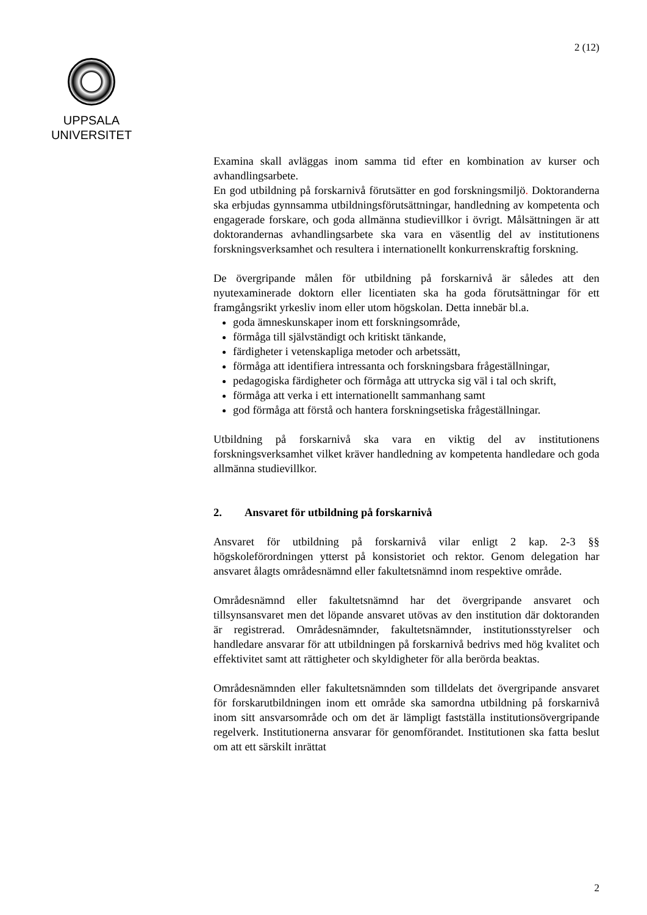2 (12)
UPPSALA
UNIVERSITET
Examina skall avläggas inom samma tid efter en kombination av kurser och avhandlingsarbete.
En god utbildning på forskarnivå förutsätter en god forskningsmiljö. Doktoranderna ska erbjudas gynnsamma utbildningsförutsättningar, handledning av kompetenta och engagerade forskare, och goda allmänna studievillkor i övrigt. Målsättningen är att doktorandernas avhandlingsarbete ska vara en väsentlig del av institutionens forskningsverksamhet och resultera i internationellt konkurrenskraftig forskning.
De övergripande målen för utbildning på forskarnivå är således att den nyutexaminerade doktorn eller licentiaten ska ha goda förutsättningar för ett framgångsrikt yrkesliv inom eller utom högskolan. Detta innebär bl.a.
goda ämneskunskaper inom ett forskningsområde,
förmåga till självständigt och kritiskt tänkande,
färdigheter i vetenskapliga metoder och arbetssätt,
förmåga att identifiera intressanta och forskningsbara frågeställningar,
pedagogiska färdigheter och förmåga att uttrycka sig väl i tal och skrift,
förmåga att verka i ett internationellt sammanhang samt
god förmåga att förstå och hantera forskningsetiska frågeställningar.
Utbildning på forskarnivå ska vara en viktig del av institutionens forskningsverksamhet vilket kräver handledning av kompetenta handledare och goda allmänna studievillkor.
2. Ansvaret för utbildning på forskarnivå
Ansvaret för utbildning på forskarnivå vilar enligt 2 kap. 2-3 §§ högskoleförordningen ytterst på konsistoriet och rektor. Genom delegation har ansvaret ålagts områdesnämnd eller fakultetsnämnd inom respektive område.
Områdesnämnd eller fakultetsnämnd har det övergripande ansvaret och tillsynsansvaret men det löpande ansvaret utövas av den institution där doktoranden är registrerad. Områdesnämnder, fakultetsnämnder, institutionsstyrelser och handledare ansvarar för att utbildningen på forskarnivå bedrivs med hög kvalitet och effektivitet samt att rättigheter och skyldigheter för alla berörda beaktas.
Områdesnämnden eller fakultetsnämnden som tilldelats det övergripande ansvaret för forskarutbildningen inom ett område ska samordna utbildning på forskarnivå inom sitt ansvarsområde och om det är lämpligt fastställa institutionsövergripande regelverk. Institutionerna ansvarar för genomförandet. Institutionen ska fatta beslut om att ett särskilt inrättat
2